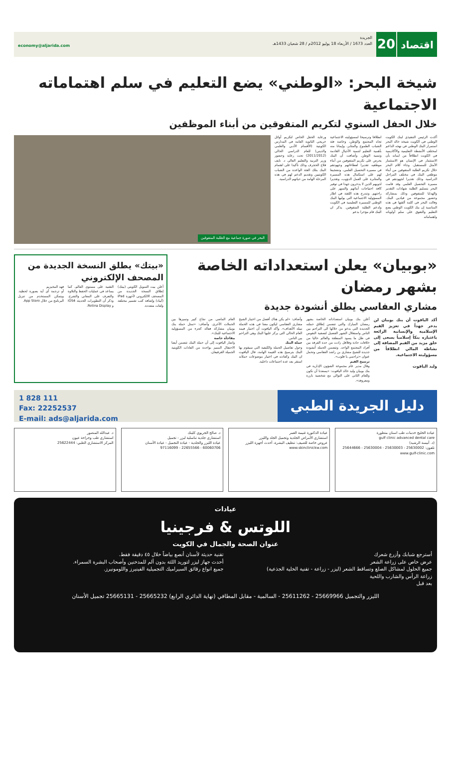اقتصاد
20
الجريدة
العدد 1673 / الأربعاء 18 يوليو 2012م / 28 شعبان 1433هـ
economy@aljarida.com
شيخة البحر: «الوطني» يضع التعليم في سلم اهتماماته الاجتماعية
خلال الحفل السنوي لتكريم المتفوقين من أبناء الموظفين
أكدت الرئيس التنفيذي لبنك الكويت الوطني في الكويت شيخة خالد البحر استمرار البنك الوطني في نهجه الداعم لمختلف الأنشطة التعليمية والأكاديمية في الكويت انطلاقاً من ايمانه بأن الاستثمار في الإنسان هو الاستثمار الأمثل للمستقبل. وجاء كلام البحر خلال تكريم الطلبة المتفوقين من أبناء موظفي البنك في مختلف المراحل الدراسية وذلك تقديرا لجهودهم في مسيرة التحصيل العلمي وقد قامت البحر بتسليم الطلبة شهادات التقدير والهدايا للمتفوقين وذلك بمشاركة وحضور مجموعة من قياديي البنك. وقالت البحر في كلمة ألقتها في هذه المناسبة إن بنك الكويت الوطني يضع التعليم والتفوق على سلم أولوياته واهتماماته
انطلاقا وترسيخا لمسؤوليته الاجتماعية تجاه المجتمع والوطن، وخاصة فئة الشباب الطموح والمثابر، وإيمانا منه بأهمية التعليم لتنمية الأجيال القادمة وتنمية الوطن. وأضافت أن البنك يحرص على تكريم المتفوقين من أبناء موظفيه تقديرا لعطاءاتهم وجهودهم في مسيرة التحصيل العلمي، وتشجيعا لهم على استكمال هذه المسيرة والمثابرة على العمل الدؤوب، وتقديرا لذويهم الذين لا يدخرون جهدا في توفير كافة احتياجات أبنائهم والسهر على راحتهم. وتندرج هذه اللفتة في اطار المسؤولية الاجتماعية التي يوليها البنك الوطني للمسيرة التعليمية في الكويت ولدعم الطلبة المتفوقين. يذكر ان البنك قام مؤخرا بدعم
ورعاية الحفل الخاص لتكريم أوائل خريجي الثانوية العامة في المدارس الكويتية (الأقسام الأدبي والعلمي والديني) للعام الدراسي الحالي (2011/2012) تحت رعاية وحضور وزير التربية والتعليم العالي د. نايف فلاح الحجرف وذلك تأكيدا على اهتمام البنك بتلك الفئة الواعدة من الشباب الكويتيين وتقديم الدعم لهم في هذه المرحلة الهامة من حياتهم الدراسية.
البحر في صورة جماعية مع الطلبة المتفوقين
«بوبيان» يعلن استعداداته الخاصة بشهر رمضان
مشاري العفاسي يطلق أنشودة جديدة
أكد الياقوت أن بنك بوبيان لن يدخر جهداً في تعزيز القيم الإسلامية والإنسانية الرائعة باعتباره بنكاً إسلامياً يسعى إلى خلق مزيد من القيم المضافة إلى نشاطه المالي انطلاقاً من مسؤوليته الاجتماعية.
وليد الياقوت
أعلن بنك بوبيان استعداداته الخاصة بشهر رمضان المبارك والتي تتضمن إطلاق حملته الجديدة التي يدعو من خلالها الى التراحم بين الناس واستغلال الشهر الفضيل لتصفية النفوس في ظل ما يسود المنطقة والعالم حاليا من خلافات حادة وقلاقل زادت من حدة الفرقة بين أفراد المجتمع الواحد. وتتضمن الحملة أنشودة جديدة للشيخ مشاري بن راشد العفاسي وتحمل عنوان «تراحمي يا قلوب».
ترسيخ القيم
وقال مدير عام مجموعة الشؤون الإدارية في بنك بوبيان وليد خالد الياقوت: «يسعدنا أن نكون وللعام الثاني على التوالي مع شخصية بارزة ومعروفة».
وأضاف: «لم يكن هناك أفضل من اختيار الشيخ مشاري العفاسي ليكون معنا في هذه الحملة نبيلة الأهداف». وأكد الياقوت أن اختيار قيمة العام الحالي التي يركز عليها البنك وهي التراحم بين الناس.
حملة البنك
وحول تفاصيل الحملة والكيفية التي سيقوم بها البنك بترسيخ هذه القيمة الهامة، قال الياقوت ان البنك وكعادته في اختيار موضوعات حملاته استقر بعد عدة اجتماعات داخلية.
العام الماضي من نجاح كبير وتميزها بين الحملات الأخرى. وأضاف: «تمثل حملة بنك بوبيان مشاركة فعالة كجزء من المسؤولية الاجتماعية للبنك».
مفاجأة خاصة
واشار الياقوت إلى أن حملة البنك تتضمن أيضا الاحتفال المميز بواحدة من العادات الكويتية الجميلة القرقيعان.
«بيتك» يطلق النسخة الجديدة من المصحف الإلكتروني
أعلن بيت التمويل الكويتي (بيتك) إطلاق النسخة الجديدة من المصحف الالكتروني لأجهزة iPad (آيباد) وإضافة كتب تفسير مختلفة ولغات متعددة.
التقنية على مستوى العالم، كما يساعد في عمليات الحفظ والتلاوة والتعرف على المعاني والشرح. وذكر أن التطويرات الحديثة iOS4 و Retina Display.
فهد المخيزيم
أو ترجمة أي آية بصورة لحظية. ويتمكن المستخدم من تنزيل البرنامج من خلال App Store.
دليل الجريدة الطبي
1 828 111
Fax: 22252537
E-mail: ads@aljarida.com
عيادة الخليج خدمات طب اسنان متطورة
gulf clinic advanced dental care
(د. أنيسة الرشيد)
تلفون: 25630002 - 25630003 - 25630004 - 25644666
www.gulf-clinic.com
عيادة الدكتورة غنيمة العمر
استشاري الأمراض الجلدية وتجميل الجلد والليزر
عروض خاصة للصيف: تنظيف البشرة، أحدث أجهزة الليزر
www.skinclinickw.com
د. صالح الجريوي كلينك
استشاري جلدية تناسلية ليزر - تجميل
عيادة الليزر والجلدية - عيادة التجميل - عيادة الأسنان
60060706 - 22655566 - 97116099
د. عبدالله المنصور
استشاري طب وجراحة عيون
المركز الاستشاري الطبي: 25622444
عيادات
اللوتس & فرجينيا
عنوان الصحة والجمال في الكويت
أسترجع شبابك وأزرع شعرك
عرض خاص على زراعة الشعر
جميع الحلول لمشاكل الصلع وتساقط الشعر (ليزر - زراعة - تقنية الخلية الجذعية)
زراعة الرأس والشارب واللحية
بعد قبل
تقنية حديثة لأسنان أنصع بياضاً خلال ٤٥ دقيقة فقط.
أحدث جهاز ليزر لتوريد اللثة بدون ألم للمدخنين وأصحاب البشرة السمراء.
جميع انواع رقائق السيراميك التجميلية الفينيرز واللومونيرز.
الليزر والتجميل 25669966 - 25611262 - السالمية - مقابل المطافي (نهاية الدائري الرابع) 25665232 - 25665131 تجميل الأسنان